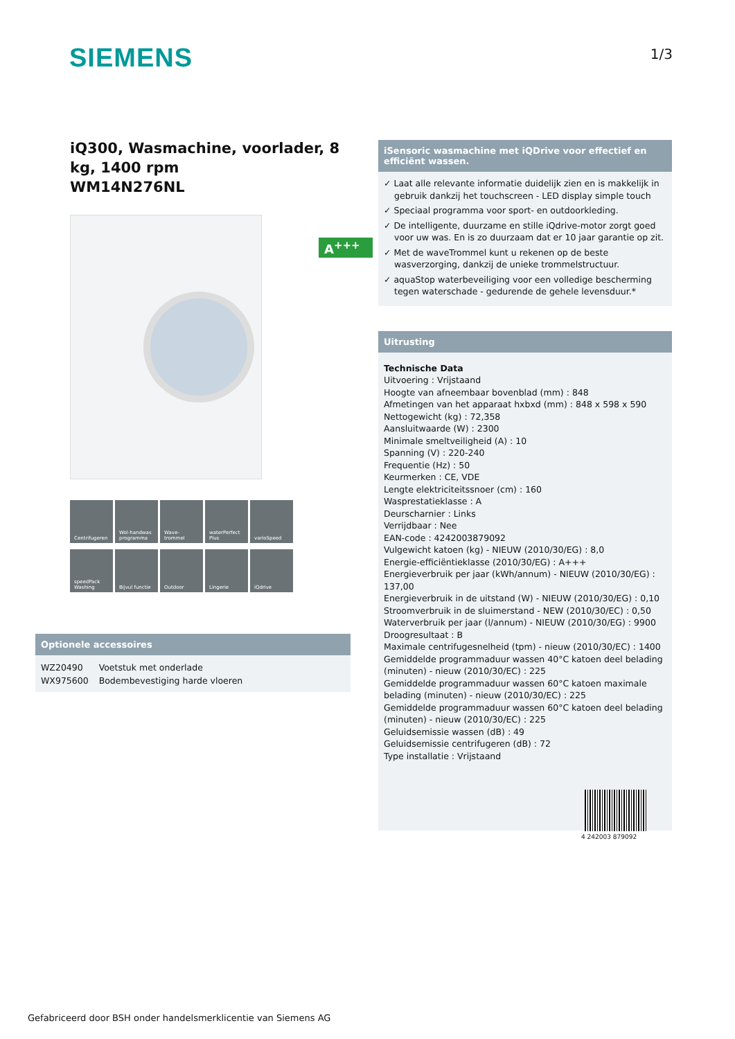SIEMENS
1/3
iQ300, Wasmachine, voorlader, 8 kg, 1400 rpm
WM14N276NL
A<sup>+++</sup>
Centrifugeren
Wol-handwas programma
Wave-trommel
waterPerfect Plus
varioSpeed
speedPack Washing
Bijvul functie
Outdoor
Lingerie
iQdrive
Optionele accessoires
| WZ20490 | Voetstuk met onderlade |
| WX975600 | Bodembevestiging harde vloeren |
iSensoric wasmachine met iQDrive voor effectief en efficiënt wassen.
✓ Laat alle relevante informatie duidelijk zien en is makkelijk in gebruik dankzij het touchscreen - LED display simple touch
✓ Speciaal programma voor sport- en outdoorkleding.
✓ De intelligente, duurzame en stille iQdrive-motor zorgt goed voor uw was. En is zo duurzaam dat er 10 jaar garantie op zit.
✓ Met de waveTrommel kunt u rekenen op de beste wasverzorging, dankzij de unieke trommelstructuur.
✓ aquaStop waterbeveiliging voor een volledige bescherming tegen waterschade - gedurende de gehele levensduur.*
Uitrusting
Technische Data
Uitvoering : Vrijstaand
Hoogte van afneembaar bovenblad (mm) : 848
Afmetingen van het apparaat hxbxd (mm) : 848 x 598 x 590
Nettogewicht (kg) : 72,358
Aansluitwaarde (W) : 2300
Minimale smeltveiligheid (A) : 10
Spanning (V) : 220-240
Frequentie (Hz) : 50
Keurmerken : CE, VDE
Lengte elektriciteitssnoer (cm) : 160
Wasprestatieklasse : A
Deurscharnier : Links
Verrijdbaar : Nee
EAN-code : 4242003879092
Vulgewicht katoen (kg) - NIEUW (2010/30/EG) : 8,0
Energie-efficiëntieklasse (2010/30/EG) : A+++
Energieverbruik per jaar (kWh/annum) - NIEUW (2010/30/EG) : 137,00
Energieverbruik in de uitstand (W) - NIEUW (2010/30/EG) : 0,10
Stroomverbruik in de sluimerstand - NEW (2010/30/EC) : 0,50
Waterverbruik per jaar (l/annum) - NIEUW (2010/30/EG) : 9900
Droogresultaat : B
Maximale centrifugesnelheid (tpm) - nieuw (2010/30/EC) : 1400
Gemiddelde programmaduur wassen 40°C katoen deel belading (minuten) - nieuw (2010/30/EC) : 225
Gemiddelde programmaduur wassen 60°C katoen maximale belading (minuten) - nieuw (2010/30/EC) : 225
Gemiddelde programmaduur wassen 60°C katoen deel belading (minuten) - nieuw (2010/30/EC) : 225
Geluidsemissie wassen (dB) : 49
Geluidsemissie centrifugeren (dB) : 72
Type installatie : Vrijstaand
4 242003 879092
Gefabriceerd door BSH onder handelsmerklicentie van Siemens AG